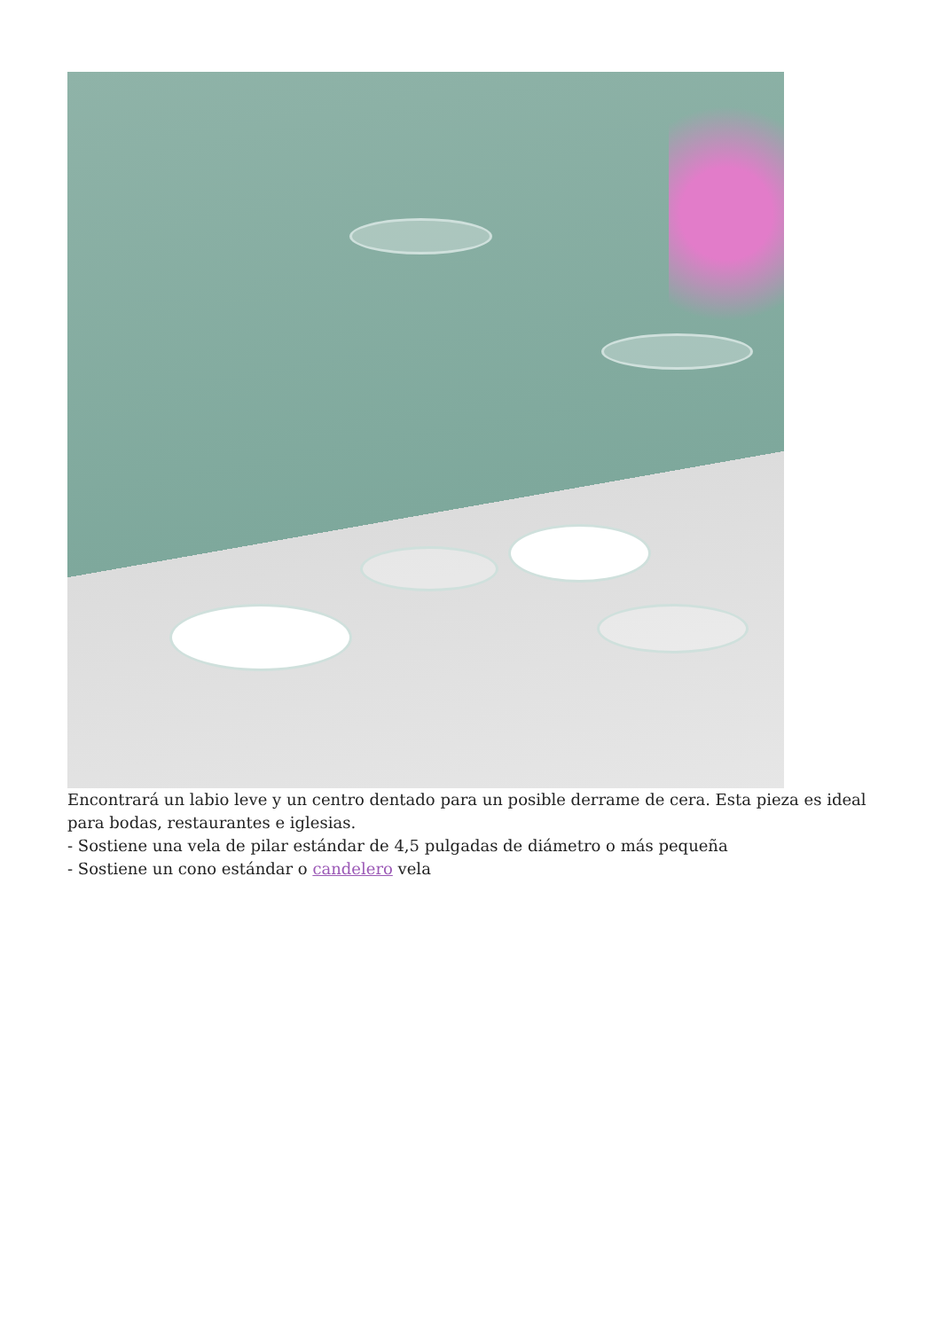Encontrará un labio leve y un centro dentado para un posible derrame de cera. Esta pieza es ideal para bodas, restaurantes e iglesias.
- Sostiene una vela de pilar estándar de 4,5 pulgadas de diámetro o más pequeña
- Sostiene un cono estándar o candelero vela